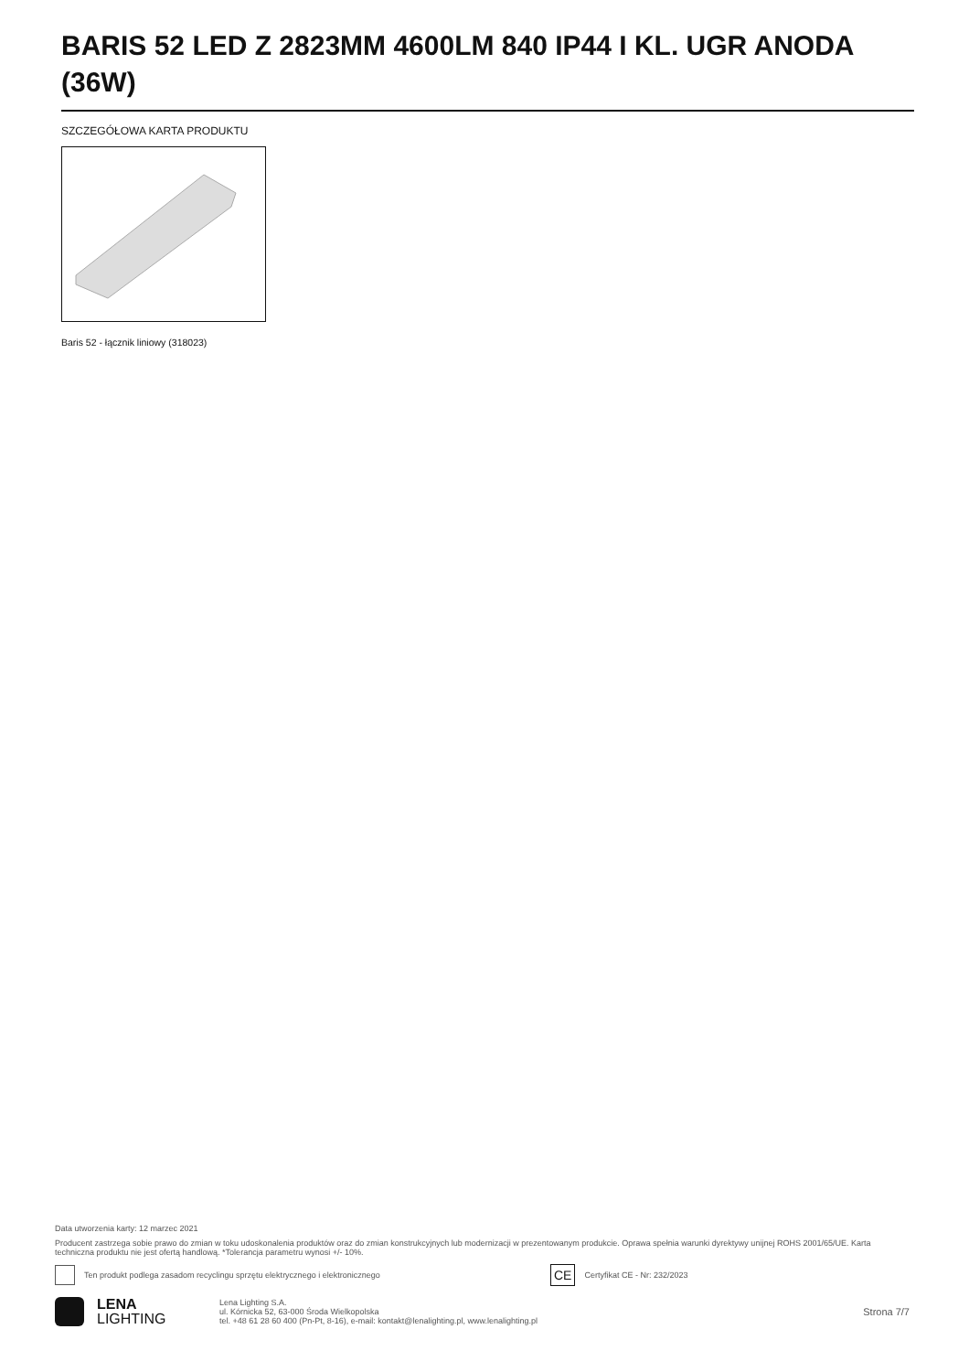BARIS 52 LED Z 2823MM 4600LM 840 IP44 I KL. UGR ANODA (36W)
SZCZEGÓŁOWA KARTA PRODUKTU
Baris 52 - łącznik liniowy (318023)
Data utworzenia karty: 12 marzec 2021
Producent zastrzega sobie prawo do zmian w toku udoskonalenia produktów oraz do zmian konstrukcyjnych lub modernizacji w prezentowanym produkcie. Oprawa spełnia warunki dyrektywy unijnej ROHS 2001/65/UE. Karta techniczna produktu nie jest ofertą handlową. *Tolerancja parametru wynosi +/- 10%.
Ten produkt podlega zasadom recyclingu sprzętu elektrycznego i elektronicznego CE Certyfikat CE - Nr: 232/2023
LENA
LIGHTING
Lena Lighting S.A.
ul. Kórnicka 52, 63-000 Środa Wielkopolska
tel. +48 61 28 60 400 (Pn-Pt, 8-16), e-mail: kontakt@lenalighting.pl, www.lenalighting.pl
Strona 7/7